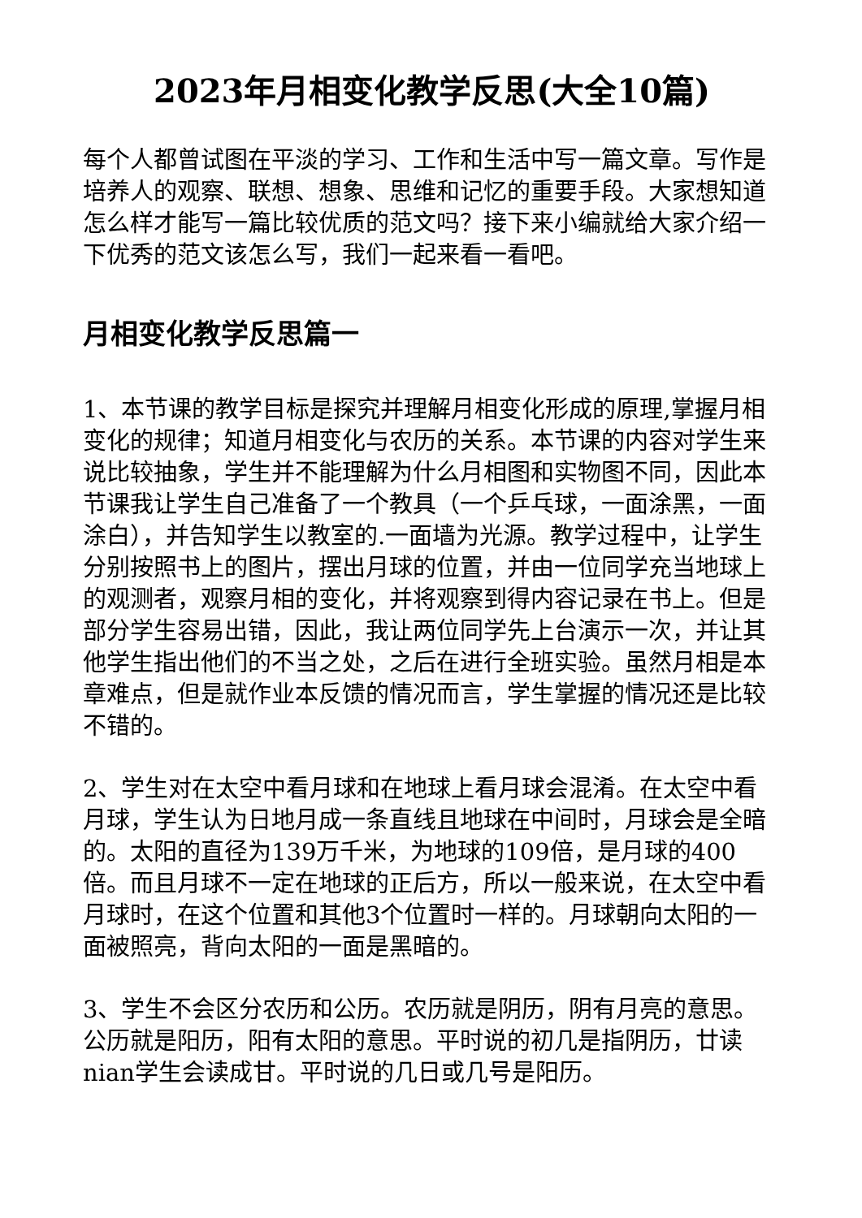2023年月相变化教学反思(大全10篇)
每个人都曾试图在平淡的学习、工作和生活中写一篇文章。写作是培养人的观察、联想、想象、思维和记忆的重要手段。大家想知道怎么样才能写一篇比较优质的范文吗？接下来小编就给大家介绍一下优秀的范文该怎么写，我们一起来看一看吧。
月相变化教学反思篇一
1、本节课的教学目标是探究并理解月相变化形成的原理,掌握月相变化的规律；知道月相变化与农历的关系。本节课的内容对学生来说比较抽象，学生并不能理解为什么月相图和实物图不同，因此本节课我让学生自己准备了一个教具（一个乒乓球，一面涂黑，一面涂白），并告知学生以教室的.一面墙为光源。教学过程中，让学生分别按照书上的图片，摆出月球的位置，并由一位同学充当地球上的观测者，观察月相的变化，并将观察到得内容记录在书上。但是部分学生容易出错，因此，我让两位同学先上台演示一次，并让其他学生指出他们的不当之处，之后在进行全班实验。虽然月相是本章难点，但是就作业本反馈的情况而言，学生掌握的情况还是比较不错的。
2、学生对在太空中看月球和在地球上看月球会混淆。在太空中看月球，学生认为日地月成一条直线且地球在中间时，月球会是全暗的。太阳的直径为139万千米，为地球的109倍，是月球的400倍。而且月球不一定在地球的正后方，所以一般来说，在太空中看月球时，在这个位置和其他3个位置时一样的。月球朝向太阳的一面被照亮，背向太阳的一面是黑暗的。
3、学生不会区分农历和公历。农历就是阴历，阴有月亮的意思。公历就是阳历，阳有太阳的意思。平时说的初几是指阴历，廿读nian学生会读成甘。平时说的几日或几号是阳历。